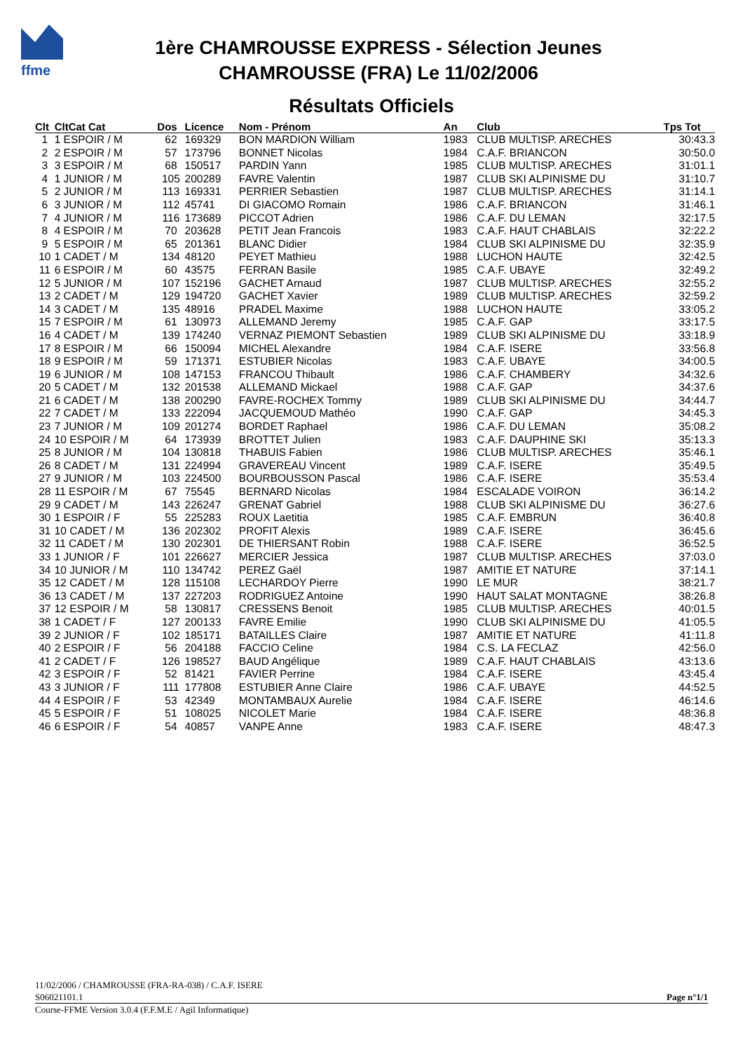ffme
1ère CHAMROUSSE EXPRESS - Sélection Jeunes
CHAMROUSSE (FRA) Le 11/02/2006
Résultats Officiels
| Clt | CltCat Cat | Dos | Licence | Nom - Prénom | An | Club | Tps Tot |
| --- | --- | --- | --- | --- | --- | --- | --- |
| 1 | 1 ESPOIR / M | 62 | 169329 | BON MARDION William | 1983 | CLUB MULTISP. ARECHES | 30:43.3 |
| 2 | 2 ESPOIR / M | 57 | 173796 | BONNET Nicolas | 1984 | C.A.F. BRIANCON | 30:50.0 |
| 3 | 3 ESPOIR / M | 68 | 150517 | PARDIN Yann | 1985 | CLUB MULTISP. ARECHES | 31:01.1 |
| 4 | 1 JUNIOR / M | 105 | 200289 | FAVRE Valentin | 1987 | CLUB SKI ALPINISME DU | 31:10.7 |
| 5 | 2 JUNIOR / M | 113 | 169331 | PERRIER Sebastien | 1987 | CLUB MULTISP. ARECHES | 31:14.1 |
| 6 | 3 JUNIOR / M | 112 | 45741 | DI GIACOMO Romain | 1986 | C.A.F. BRIANCON | 31:46.1 |
| 7 | 4 JUNIOR / M | 116 | 173689 | PICCOT Adrien | 1986 | C.A.F. DU LEMAN | 32:17.5 |
| 8 | 4 ESPOIR / M | 70 | 203628 | PETIT Jean Francois | 1983 | C.A.F. HAUT CHABLAIS | 32:22.2 |
| 9 | 5 ESPOIR / M | 65 | 201361 | BLANC Didier | 1984 | CLUB SKI ALPINISME DU | 32:35.9 |
| 10 | 1 CADET / M | 134 | 48120 | PEYET Mathieu | 1988 | LUCHON HAUTE | 32:42.5 |
| 11 | 6 ESPOIR / M | 60 | 43575 | FERRAN Basile | 1985 | C.A.F. UBAYE | 32:49.2 |
| 12 | 5 JUNIOR / M | 107 | 152196 | GACHET Arnaud | 1987 | CLUB MULTISP. ARECHES | 32:55.2 |
| 13 | 2 CADET / M | 129 | 194720 | GACHET Xavier | 1989 | CLUB MULTISP. ARECHES | 32:59.2 |
| 14 | 3 CADET / M | 135 | 48916 | PRADEL Maxime | 1988 | LUCHON HAUTE | 33:05.2 |
| 15 | 7 ESPOIR / M | 61 | 130973 | ALLEMAND Jeremy | 1985 | C.A.F. GAP | 33:17.5 |
| 16 | 4 CADET / M | 139 | 174240 | VERNAZ PIEMONT Sebastien | 1989 | CLUB SKI ALPINISME DU | 33:18.9 |
| 17 | 8 ESPOIR / M | 66 | 150094 | MICHEL Alexandre | 1984 | C.A.F. ISERE | 33:56.8 |
| 18 | 9 ESPOIR / M | 59 | 171371 | ESTUBIER Nicolas | 1983 | C.A.F. UBAYE | 34:00.5 |
| 19 | 6 JUNIOR / M | 108 | 147153 | FRANCOU Thibault | 1986 | C.A.F. CHAMBERY | 34:32.6 |
| 20 | 5 CADET / M | 132 | 201538 | ALLEMAND Mickael | 1988 | C.A.F. GAP | 34:37.6 |
| 21 | 6 CADET / M | 138 | 200290 | FAVRE-ROCHEX Tommy | 1989 | CLUB SKI ALPINISME DU | 34:44.7 |
| 22 | 7 CADET / M | 133 | 222094 | JACQUEMOUD Mathéo | 1990 | C.A.F. GAP | 34:45.3 |
| 23 | 7 JUNIOR / M | 109 | 201274 | BORDET Raphael | 1986 | C.A.F. DU LEMAN | 35:08.2 |
| 24 | 10 ESPOIR / M | 64 | 173939 | BROTTET Julien | 1983 | C.A.F. DAUPHINE SKI | 35:13.3 |
| 25 | 8 JUNIOR / M | 104 | 130818 | THABUIS Fabien | 1986 | CLUB MULTISP. ARECHES | 35:46.1 |
| 26 | 8 CADET / M | 131 | 224994 | GRAVEREAU Vincent | 1989 | C.A.F. ISERE | 35:49.5 |
| 27 | 9 JUNIOR / M | 103 | 224500 | BOURBOUSSON Pascal | 1986 | C.A.F. ISERE | 35:53.4 |
| 28 | 11 ESPOIR / M | 67 | 75545 | BERNARD Nicolas | 1984 | ESCALADE VOIRON | 36:14.2 |
| 29 | 9 CADET / M | 143 | 226247 | GRENAT Gabriel | 1988 | CLUB SKI ALPINISME DU | 36:27.6 |
| 30 | 1 ESPOIR / F | 55 | 225283 | ROUX Laetitia | 1985 | C.A.F. EMBRUN | 36:40.8 |
| 31 | 10 CADET / M | 136 | 202302 | PROFIT Alexis | 1989 | C.A.F. ISERE | 36:45.6 |
| 32 | 11 CADET / M | 130 | 202301 | DE THIERSANT Robin | 1988 | C.A.F. ISERE | 36:52.5 |
| 33 | 1 JUNIOR / F | 101 | 226627 | MERCIER Jessica | 1987 | CLUB MULTISP. ARECHES | 37:03.0 |
| 34 | 10 JUNIOR / M | 110 | 134742 | PEREZ Gaël | 1987 | AMITIE ET NATURE | 37:14.1 |
| 35 | 12 CADET / M | 128 | 115108 | LECHARDOY Pierre | 1990 | LE MUR | 38:21.7 |
| 36 | 13 CADET / M | 137 | 227203 | RODRIGUEZ Antoine | 1990 | HAUT SALAT MONTAGNE | 38:26.8 |
| 37 | 12 ESPOIR / M | 58 | 130817 | CRESSENS Benoit | 1985 | CLUB MULTISP. ARECHES | 40:01.5 |
| 38 | 1 CADET / F | 127 | 200133 | FAVRE Emilie | 1990 | CLUB SKI ALPINISME DU | 41:05.5 |
| 39 | 2 JUNIOR / F | 102 | 185171 | BATAILLES Claire | 1987 | AMITIE ET NATURE | 41:11.8 |
| 40 | 2 ESPOIR / F | 56 | 204188 | FACCIO Celine | 1984 | C.S. LA FECLAZ | 42:56.0 |
| 41 | 2 CADET / F | 126 | 198527 | BAUD Angélique | 1989 | C.A.F. HAUT CHABLAIS | 43:13.6 |
| 42 | 3 ESPOIR / F | 52 | 81421 | FAVIER Perrine | 1984 | C.A.F. ISERE | 43:45.4 |
| 43 | 3 JUNIOR / F | 111 | 177808 | ESTUBIER Anne Claire | 1986 | C.A.F. UBAYE | 44:52.5 |
| 44 | 4 ESPOIR / F | 53 | 42349 | MONTAMBAUX Aurelie | 1984 | C.A.F. ISERE | 46:14.6 |
| 45 | 5 ESPOIR / F | 51 | 108025 | NICOLET Marie | 1984 | C.A.F. ISERE | 48:36.8 |
| 46 | 6 ESPOIR / F | 54 | 40857 | VANPE Anne | 1983 | C.A.F. ISERE | 48:47.3 |
11/02/2006 / CHAMROUSSE (FRA-RA-038) / C.A.F. ISERE
S06021101.1 Page n°1/1
Course-FFME Version 3.0.4 (F.F.M.E / Agil Informatique)